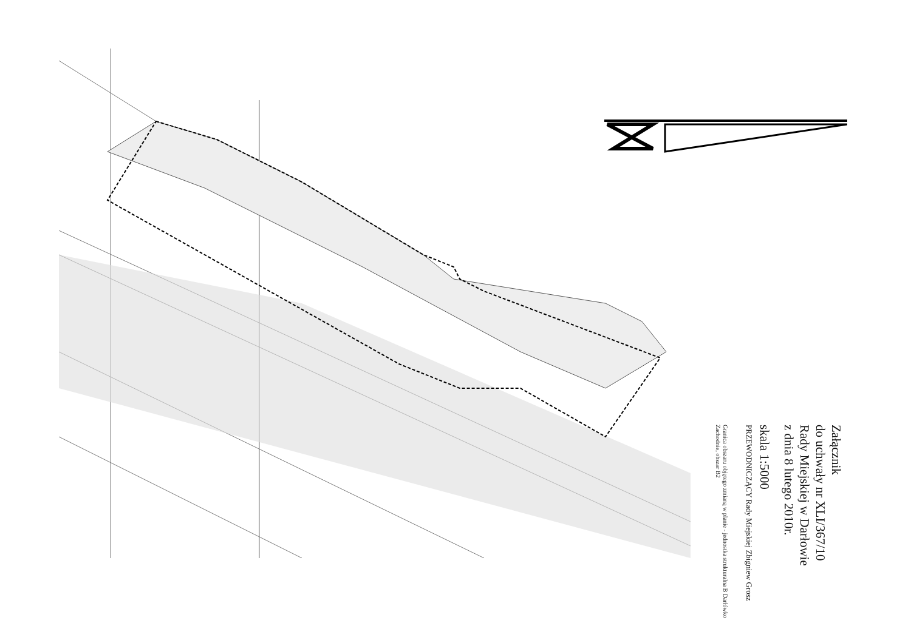Załącznik
do uchwały nr XLI/367/10
Rady Miejskiej w Darłowie
z dnia 8 lutego 2010r.
skala 1:5000
PRZEWODNICZĄCY Rady Miejskiej Zbigniew Grosz
Granica obszaru objętego zmianą w planie - jednostka strukturalna B Darłówko Zachodnie, obszar B2